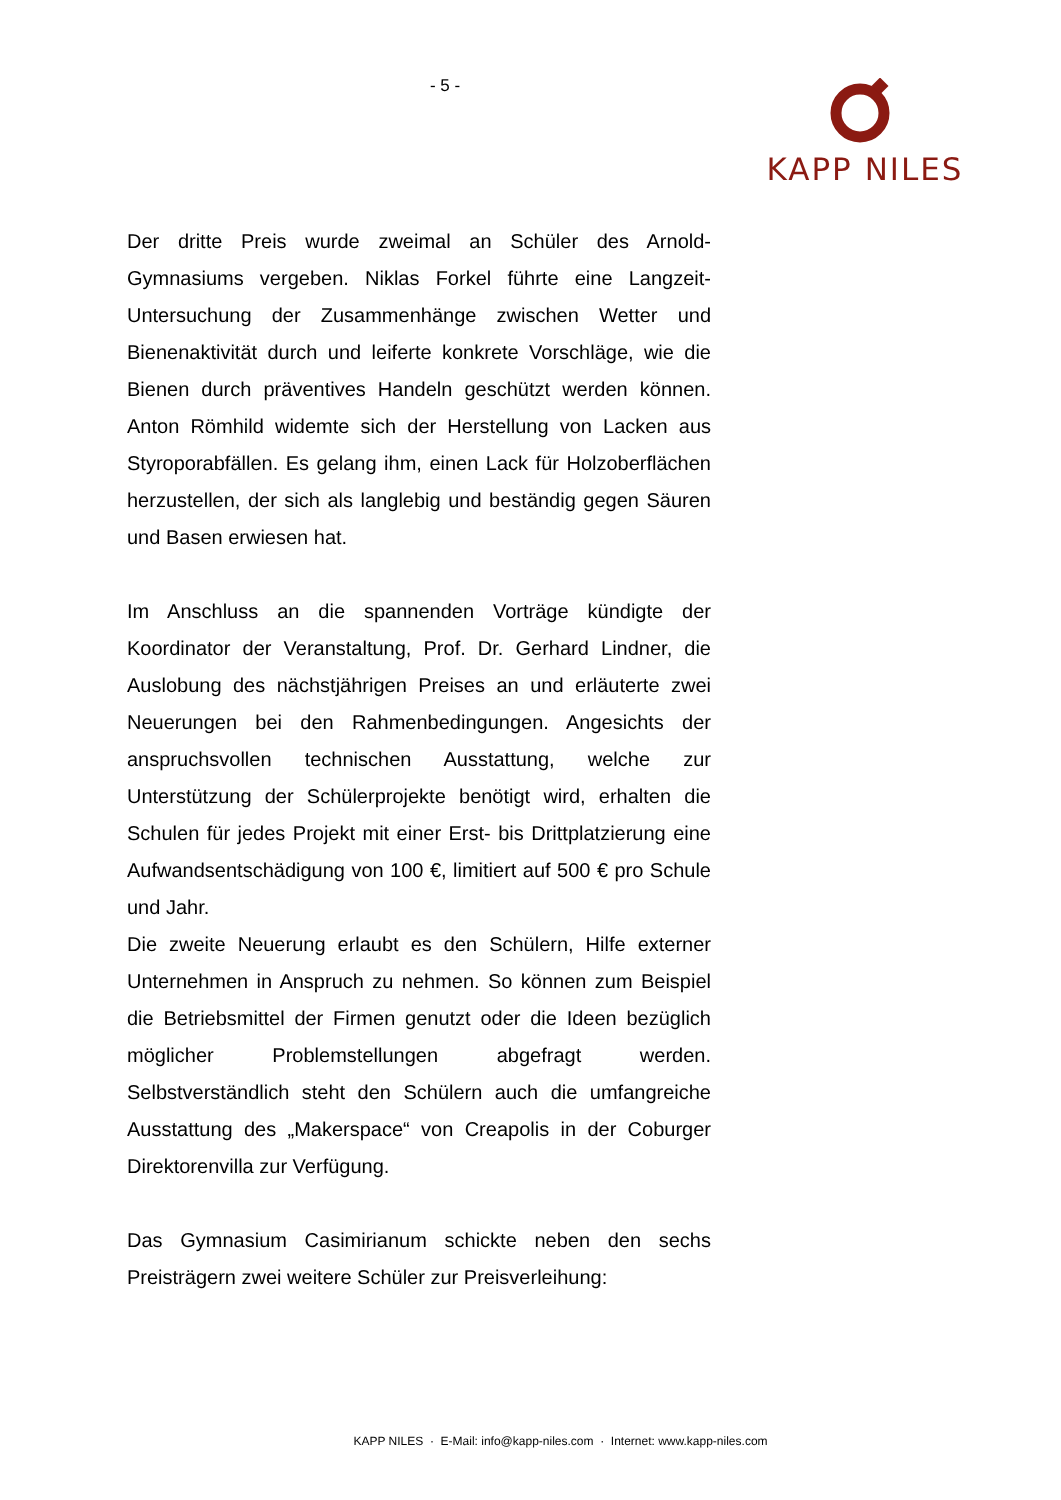- 5 - KAPP NILES
Der dritte Preis wurde zweimal an Schüler des Arnold-Gymnasiums vergeben. Niklas Forkel führte eine Langzeit-Untersuchung der Zusammenhänge zwischen Wetter und Bienenaktivität durch und leiferte konkrete Vorschläge, wie die Bienen durch präventives Handeln geschützt werden können. Anton Römhild widemte sich der Herstellung von Lacken aus Styroporabfällen. Es gelang ihm, einen Lack für Holzoberflächen herzustellen, der sich als langlebig und beständig gegen Säuren und Basen erwiesen hat.
Im Anschluss an die spannenden Vorträge kündigte der Koordinator der Veranstaltung, Prof. Dr. Gerhard Lindner, die Auslobung des nächstjährigen Preises an und erläuterte zwei Neuerungen bei den Rahmenbedingungen. Angesichts der anspruchsvollen technischen Ausstattung, welche zur Unterstützung der Schülerprojekte benötigt wird, erhalten die Schulen für jedes Projekt mit einer Erst- bis Drittplatzierung eine Aufwandsentschädigung von 100 €, limitiert auf 500 € pro Schule und Jahr.
Die zweite Neuerung erlaubt es den Schülern, Hilfe externer Unternehmen in Anspruch zu nehmen. So können zum Beispiel die Betriebsmittel der Firmen genutzt oder die Ideen bezüglich möglicher Problemstellungen abgefragt werden. Selbstverständlich steht den Schülern auch die umfangreiche Ausstattung des „Makerspace“ von Creapolis in der Coburger Direktorenvilla zur Verfügung.
Das Gymnasium Casimirianum schickte neben den sechs Preisträgern zwei weitere Schüler zur Preisverleihung:
KAPP NILES · E-Mail: info@kapp-niles.com · Internet: www.kapp-niles.com